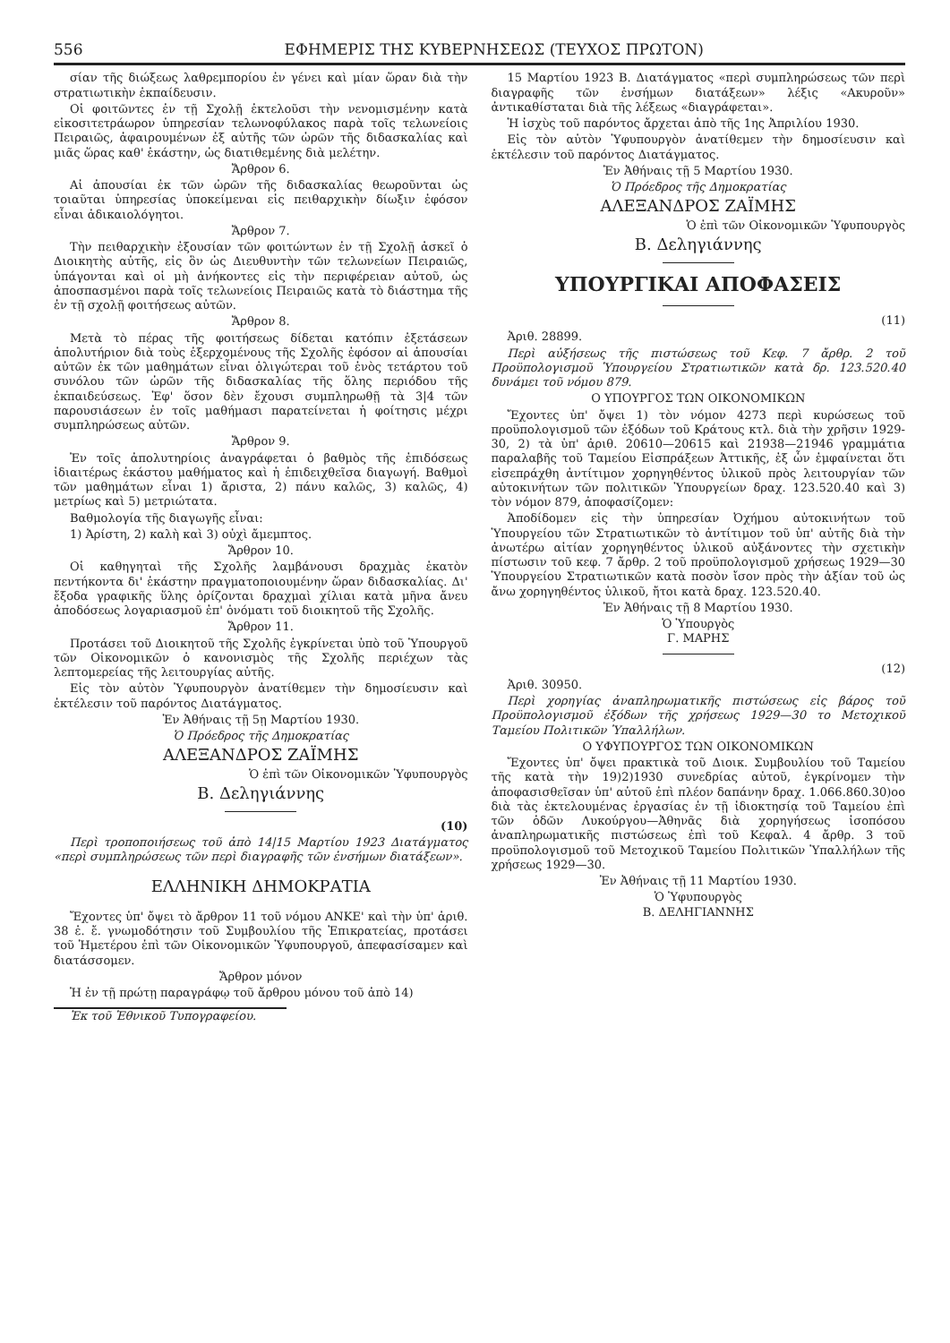556 ΕΦΗΜΕΡΙΣ ΤΗΣ ΚΥΒΕΡΝΗΣΕΩΣ (ΤΕΥΧΟΣ ΠΡΩΤΟΝ)
σίαν τῆς διώξεως λαθρεμπορίου ἐν γένει καὶ μίαν ὥραν διὰ τὴν στρατιωτικὴν ἐκπαίδευσιν.
Οἱ φοιτῶντες ἐν τῇ Σχολῇ ἐκτελοῦσι τὴν νενομισμένην κατὰ εἰκοσιτετράωρον ὑπηρεσίαν τελωνοφύλακος παρὰ τοῖς τελωνείοις Πειραιῶς, ἀφαιρουμένων ἐξ αὐτῆς τῶν ὡρῶν τῆς διδασκαλίας καὶ μιᾶς ὥρας καθ' ἑκάστην, ὡς διατιθεμένης διὰ μελέτην.
Ἄρθρον 6.
Αἱ ἀπουσίαι ἐκ τῶν ὡρῶν τῆς διδασκαλίας θεωροῦνται ὡς τοιαῦται ὑπηρεσίας ὑποκείμεναι εἰς πειθαρχικὴν δίωξιν ἐφόσον εἶναι ἀδικαιολόγητοι.
Ἄρθρον 7.
Τὴν πειθαρχικὴν ἐξουσίαν τῶν φοιτώντων ἐν τῇ Σχολῇ ἀσκεῖ ὁ Διοικητὴς αὐτῆς, εἰς ὃν ὡς Διευθυντὴν τῶν τελωνείων Πειραιῶς, ὑπάγονται καὶ οἱ μὴ ἀνήκοντες εἰς τὴν περιφέρειαν αὐτοῦ, ὡς ἀποσπασμένοι παρὰ τοῖς τελωνείοις Πειραιῶς κατὰ τὸ διάστημα τῆς ἐν τῇ σχολῇ φοιτήσεως αὐτῶν.
Ἄρθρον 8.
Μετὰ τὸ πέρας τῆς φοιτήσεως δίδεται κατόπιν ἐξετάσεων ἀπολυτήριον διὰ τοὺς ἐξερχομένους τῆς Σχολῆς ἐφόσον αἱ ἀπουσίαι αὐτῶν ἐκ τῶν μαθημάτων εἶναι ὀλιγώτεραι τοῦ ἑνὸς τετάρτου τοῦ συνόλου τῶν ὡρῶν τῆς διδασκαλίας τῆς ὅλης περιόδου τῆς ἐκπαιδεύσεως. Ἐφ' ὅσον δὲν ἔχουσι συμπληρωθῇ τὰ 3|4 τῶν παρουσιάσεων ἐν τοῖς μαθήμασι παρατείνεται ἡ φοίτησις μέχρι συμπληρώσεως αὐτῶν.
Ἄρθρον 9.
Ἐν τοῖς ἀπολυτηρίοις ἀναγράφεται ὁ βαθμὸς τῆς ἐπιδόσεως ἰδιαιτέρως ἑκάστου μαθήματος καὶ ἡ ἐπιδειχθεῖσα διαγωγή. Βαθμοὶ τῶν μαθημάτων εἶναι 1) ἄριστα, 2) πάνυ καλῶς, 3) καλῶς, 4) μετρίως καὶ 5) μετριώτατα.
Βαθμολογία τῆς διαγωγῆς εἶναι:
1) Ἀρίστη, 2) καλὴ καὶ 3) οὐχὶ ἄμεμπτος.
Ἄρθρον 10.
Οἱ καθηγηταὶ τῆς Σχολῆς λαμβάνουσι δραχμὰς ἑκατὸν πεντήκοντα δι' ἑκάστην πραγματοποιουμένην ὥραν διδασκαλίας. Δι' ἔξοδα γραφικῆς ὕλης ὁρίζονται δραχμαὶ χίλιαι κατὰ μῆνα ἄνευ ἀποδόσεως λογαριασμοῦ ἐπ' ὀνόματι τοῦ διοικητοῦ τῆς Σχολῆς.
Ἄρθρον 11.
Προτάσει τοῦ Διοικητοῦ τῆς Σχολῆς ἐγκρίνεται ὑπὸ τοῦ Ὑπουργοῦ τῶν Οἰκονομικῶν ὁ κανονισμὸς τῆς Σχολῆς περιέχων τὰς λεπτομερείας τῆς λειτουργίας αὐτῆς.
Εἰς τὸν αὐτὸν Ὑφυπουργὸν ἀνατίθεμεν τὴν δημοσίευσιν καὶ ἐκτέλεσιν τοῦ παρόντος Διατάγματος.
Ἐν Ἀθήναις τῇ 5ῃ Μαρτίου 1930.
Ὁ Πρόεδρος τῆς Δημοκρατίας
ΑΛΕΞΑΝΔΡΟΣ ΖΑΪΜΗΣ
Ὁ ἐπὶ τῶν Οἰκονομικῶν Ὑφυπουργὸς
Β. Δεληγιάννης
(10)
Περὶ τροποποιήσεως τοῦ ἀπὸ 14|15 Μαρτίου 1923 Διατάγματος «περὶ συμπληρώσεως τῶν περὶ διαγραφῆς τῶν ἐνσήμων διατάξεων».
ΕΛΛΗΝΙΚΗ ΔΗΜΟΚΡΑΤΙΑ
Ἔχοντες ὑπ' ὄψει τὸ ἄρθρον 11 τοῦ νόμου ΑΝΚΕ' καὶ τὴν ὑπ' ἀριθ. 38 ἐ. ἔ. γνωμοδότησιν τοῦ Συμβουλίου τῆς Ἐπικρατείας, προτάσει τοῦ Ἡμετέρου ἐπὶ τῶν Οἰκονομικῶν Ὑφυπουργοῦ, ἀπεφασίσαμεν καὶ διατάσσομεν.
Ἄρθρον μόνον
Ἡ ἐν τῇ πρώτῃ παραγράφῳ τοῦ ἄρθρου μόνου τοῦ ἀπὸ 14)
Ἐκ τοῦ Ἐθνικοῦ Τυπογραφείου.
15 Μαρτίου 1923 Β. Διατάγματος «περὶ συμπληρώσεως τῶν περὶ διαγραφῆς τῶν ἐνσήμων διατάξεων» λέξις «Ακυροῦν» ἀντικαθίσταται διὰ τῆς λέξεως «διαγράφεται».
Ἡ ἰσχὺς τοῦ παρόντος ἄρχεται ἀπὸ τῆς 1ης Ἀπριλίου 1930.
Εἰς τὸν αὐτὸν Ὑφυπουργὸν ἀνατίθεμεν τὴν δημοσίευσιν καὶ ἐκτέλεσιν τοῦ παρόντος Διατάγματος.
Ἐν Ἀθήναις τῇ 5 Μαρτίου 1930.
Ὁ Πρόεδρος τῆς Δημοκρατίας
ΑΛΕΞΑΝΔΡΟΣ ΖΑΪΜΗΣ
Ὁ ἐπὶ τῶν Οἰκονομικῶν Ὑφυπουργὸς
Β. Δεληγιάννης
ΥΠΟΥΡΓΙΚΑΙ ΑΠΟΦΑΣΕΙΣ
(11)
Ἀριθ. 28899.
Περὶ αὐξήσεως τῆς πιστώσεως τοῦ Κεφ. 7 ἄρθρ. 2 τοῦ Προϋπολογισμοῦ Ὑπουργείου Στρατιωτικῶν κατὰ δρ. 123.520.40 δυνάμει τοῦ νόμου 879.
Ο ΥΠΟΥΡΓΟΣ ΤΩΝ ΟΙΚΟΝΟΜΙΚΩΝ
Ἔχοντες ὑπ' ὄψει 1) τὸν νόμον 4273 περὶ κυρώσεως τοῦ προϋπολογισμοῦ τῶν ἐξόδων τοῦ Κράτους κτλ. διὰ τὴν χρῆσιν 1929-30, 2) τὰ ὑπ' ἀριθ. 20610—20615 καὶ 21938—21946 γραμμάτια παραλαβῆς τοῦ Ταμείου Εἰσπράξεων Ἀττικῆς, ἐξ ὧν ἐμφαίνεται ὅτι εἰσεπράχθη ἀντίτιμον χορηγηθέντος ὑλικοῦ πρὸς λειτουργίαν τῶν αὐτοκινήτων τῶν πολιτικῶν Ὑπουργείων δραχ. 123.520.40 καὶ 3) τὸν νόμον 879, ἀποφασίζομεν:
Ἀποδίδομεν εἰς τὴν ὑπηρεσίαν Ὀχήμου αὐτοκινήτων τοῦ Ὑπουργείου τῶν Στρατιωτικῶν τὸ ἀντίτιμον τοῦ ὑπ' αὐτῆς διὰ τὴν ἀνωτέρω αἰτίαν χορηγηθέντος ὑλικοῦ αὐξάνοντες τὴν σχετικὴν πίστωσιν τοῦ κεφ. 7 ἄρθρ. 2 τοῦ προϋπολογισμοῦ χρήσεως 1929—30 Ὑπουργείου Στρατιωτικῶν κατὰ ποσὸν ἴσον πρὸς τὴν ἀξίαν τοῦ ὡς ἄνω χορηγηθέντος ὑλικοῦ, ἤτοι κατὰ δραχ. 123.520.40.
Ἐν Ἀθήναις τῇ 8 Μαρτίου 1930.
Ὁ Ὑπουργὸς
Γ. ΜΑΡΗΣ
(12)
Ἀριθ. 30950.
Περὶ χορηγίας ἀναπληρωματικῆς πιστώσεως εἰς βάρος τοῦ Προϋπολογισμοῦ ἐξόδων τῆς χρήσεως 1929—30 το Μετοχικοῦ Ταμείου Πολιτικῶν Ὑπαλλήλων.
Ο ΥΦΥΠΟΥΡΓΟΣ ΤΩΝ ΟΙΚΟΝΟΜΙΚΩΝ
Ἔχοντες ὑπ' ὄψει πρακτικὰ τοῦ Διοικ. Συμβουλίου τοῦ Ταμείου τῆς κατὰ τὴν 19)2)1930 συνεδρίας αὐτοῦ, ἐγκρίνομεν τὴν ἀποφασισθεῖσαν ὑπ' αὐτοῦ ἐπὶ πλέον δαπάνην δραχ. 1.066.860.30)οο διὰ τὰς ἐκτελουμένας ἐργασίας ἐν τῇ ἰδιοκτησίᾳ τοῦ Ταμείου ἐπὶ τῶν ὁδῶν Λυκούργου—Ἀθηνᾶς διὰ χορηγήσεως ἰσοπόσου ἀναπληρωματικῆς πιστώσεως ἐπὶ τοῦ Κεφαλ. 4 ἄρθρ. 3 τοῦ προϋπολογισμοῦ τοῦ Μετοχικοῦ Ταμείου Πολιτικῶν Ὑπαλλήλων τῆς χρήσεως 1929—30.
Ἐν Ἀθήναις τῇ 11 Μαρτίου 1930.
Ὁ Ὑφυπουργὸς
Β. ΔΕΛΗΓΙΑΝΝΗΣ